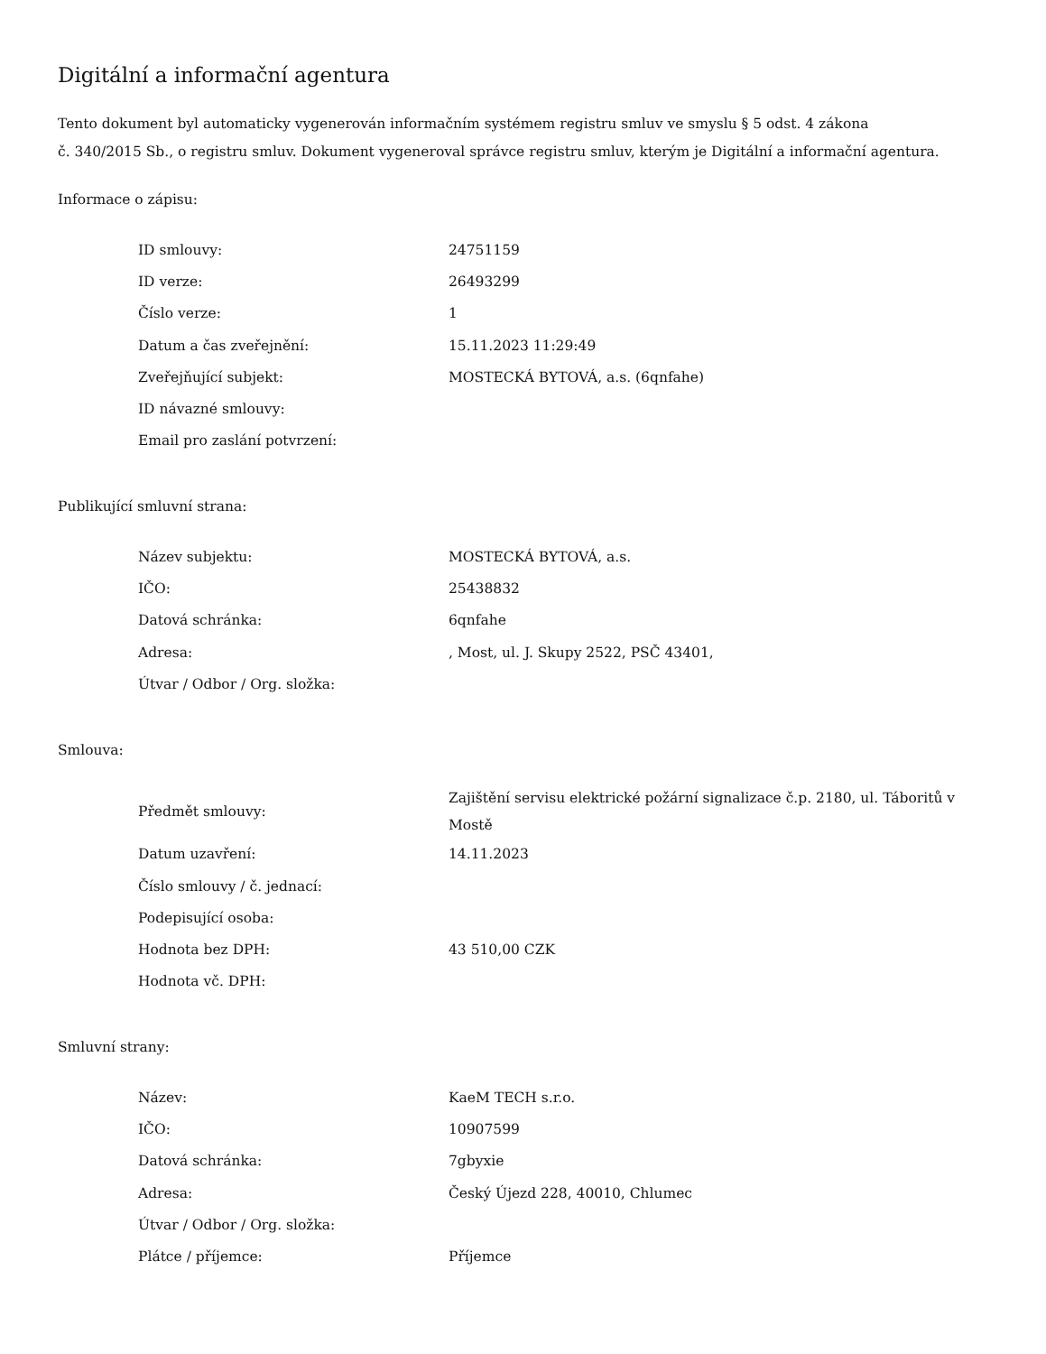Digitální a informační agentura
Tento dokument byl automaticky vygenerován informačním systémem registru smluv ve smyslu § 5 odst. 4 zákona
č. 340/2015 Sb., o registru smluv. Dokument vygeneroval správce registru smluv, kterým je Digitální a informační agentura.
Informace o zápisu:
| ID smlouvy: | 24751159 |
| ID verze: | 26493299 |
| Číslo verze: | 1 |
| Datum a čas zveřejnění: | 15.11.2023 11:29:49 |
| Zveřejňující subjekt: | MOSTECKÁ BYTOVÁ, a.s. (6qnfahe) |
| ID návazné smlouvy: | |
| Email pro zaslání potvrzení: | |
Publikující smluvní strana:
| Název subjektu: | MOSTECKÁ BYTOVÁ, a.s. |
| IČO: | 25438832 |
| Datová schránka: | 6qnfahe |
| Adresa: | , Most, ul. J. Skupy 2522, PSČ 43401, |
| Útvar / Odbor / Org. složka: | |
Smlouva:
| Předmět smlouvy: | Zajištění servisu elektrické požární signalizace č.p. 2180, ul. Táboritů v Mostě |
| Datum uzavření: | 14.11.2023 |
| Číslo smlouvy / č. jednací: | |
| Podepisující osoba: | |
| Hodnota bez DPH: | 43 510,00 CZK |
| Hodnota vč. DPH: | |
Smluvní strany:
| Název: | KaeM TECH s.r.o. |
| IČO: | 10907599 |
| Datová schránka: | 7gbyxie |
| Adresa: | Český Újezd 228, 40010, Chlumec |
| Útvar / Odbor / Org. složka: | |
| Plátce / příjemce: | Příjemce |